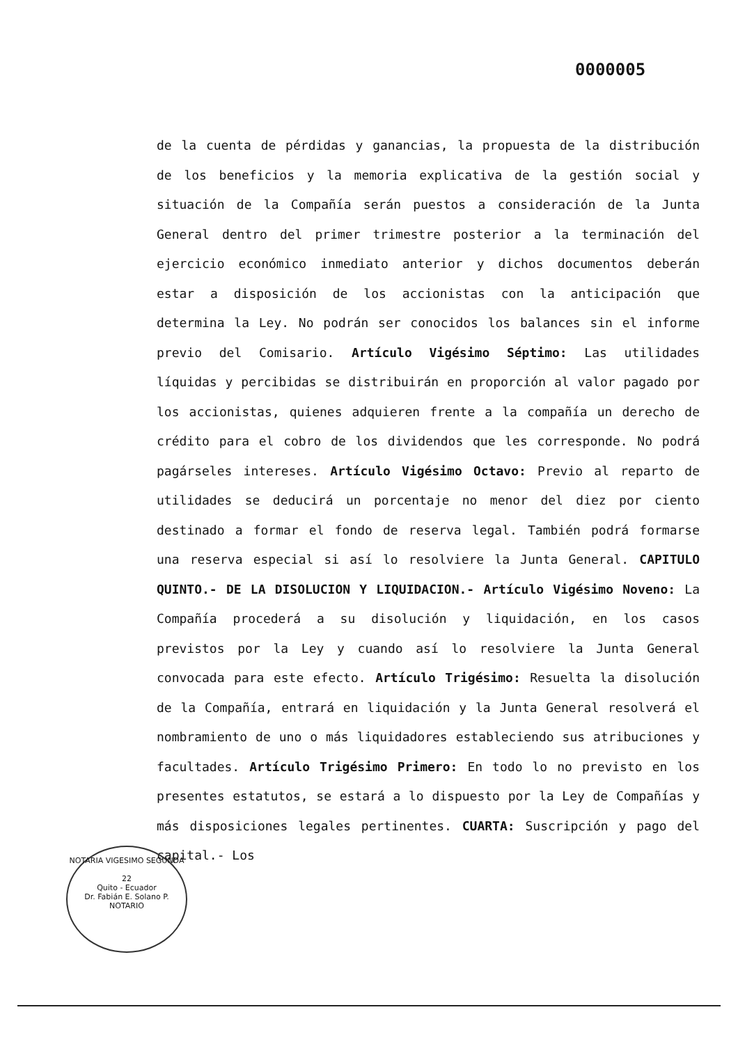0000005
de la cuenta de pérdidas y ganancias, la propuesta de la distribución de los beneficios y la memoria explicativa de la gestión social y situación de la Compañía serán puestos a consideración de la Junta General dentro del primer trimestre posterior a la terminación del ejercicio económico inmediato anterior y dichos documentos deberán estar a disposición de los accionistas con la anticipación que determina la Ley. No podrán ser conocidos los balances sin el informe previo del Comisario. Artículo Vigésimo Séptimo: Las utilidades líquidas y percibidas se distribuirán en proporción al valor pagado por los accionistas, quienes adquieren frente a la compañía un derecho de crédito para el cobro de los dividendos que les corresponde. No podrá pagárseles intereses. Artículo Vigésimo Octavo: Previo al reparto de utilidades se deducirá un porcentaje no menor del diez por ciento destinado a formar el fondo de reserva legal. También podrá formarse una reserva especial si así lo resolviere la Junta General. CAPITULO QUINTO.- DE LA DISOLUCION Y LIQUIDACION.- Artículo Vigésimo Noveno: La Compañía procederá a su disolución y liquidación, en los casos previstos por la Ley y cuando así lo resolviere la Junta General convocada para este efecto. Artículo Trigésimo: Resuelta la disolución de la Compañía, entrará en liquidación y la Junta General resolverá el nombramiento de uno o más liquidadores estableciendo sus atribuciones y facultades. Artículo Trigésimo Primero: En todo lo no previsto en los presentes estatutos, se estará a lo dispuesto por la Ley de Compañías y más disposiciones legales pertinentes. CUARTA: Suscripción y pago del capital.- Los
NOTARIA VIGESIMO SEGUNDA
22
Quito - Ecuador
Dr. Fabián E. Solano P.
NOTARIO